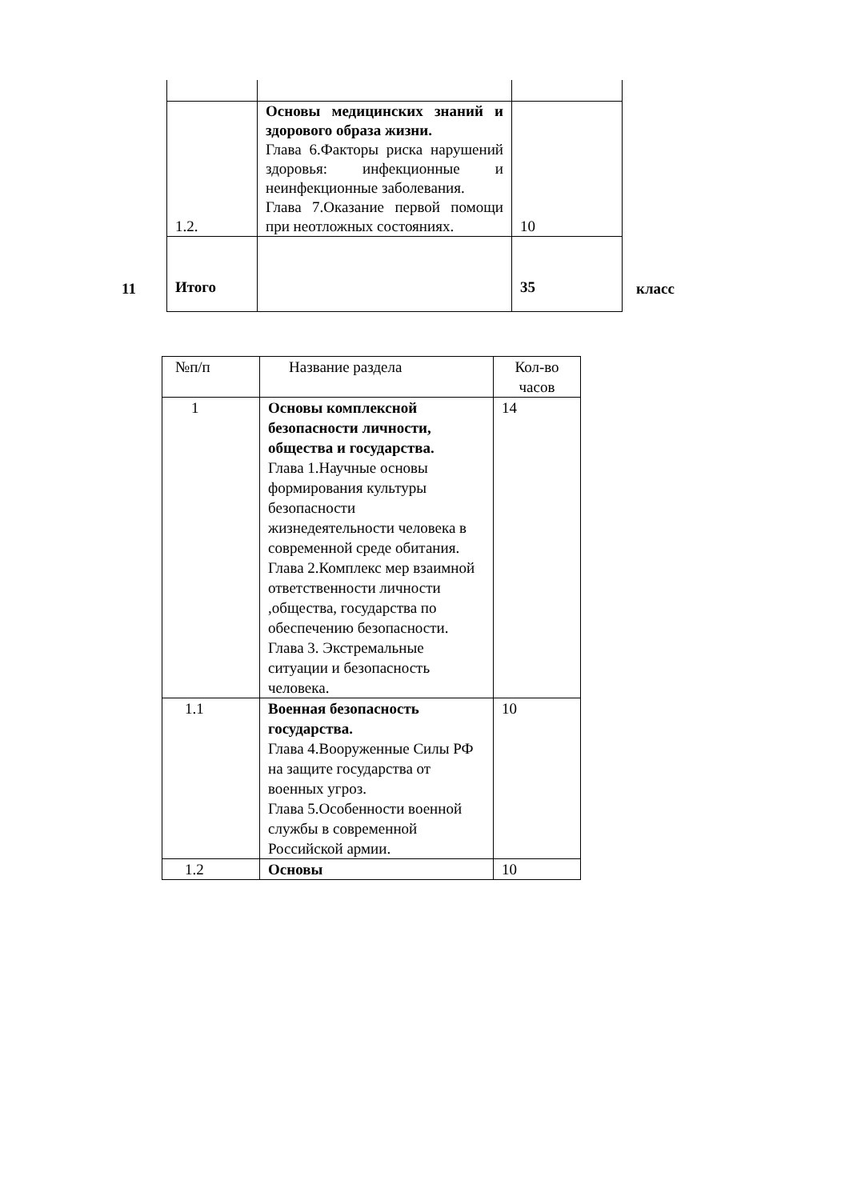| 1.2. | Основы медицинских знаний и здорового образа жизни. Глава 6.Факторы риска нарушений здоровья: инфекционные и неинфекционные заболевания. Глава 7.Оказание первой помощи при неотложных состояниях. | 10 |
| Итого | | 35 |
11 класс
| №п/п | Название раздела | Кол-во часов |
| 1 | Основы комплексной безопасности личности, общества и государства. Глава 1.Научные основы формирования культуры безопасности жизнедеятельности человека в современной среде обитания. Глава 2.Комплекс мер взаимной ответственности личности ,общества, государства по обеспечению безопасности. Глава 3. Экстремальные ситуации и безопасность человека. | 14 |
| 1.1 | Военная безопасность государства. Глава 4.Вооруженные Силы РФ на защите государства от военных угроз. Глава 5.Особенности военной службы в современной Российской армии. | 10 |
| 1.2 | Основы | 10 |